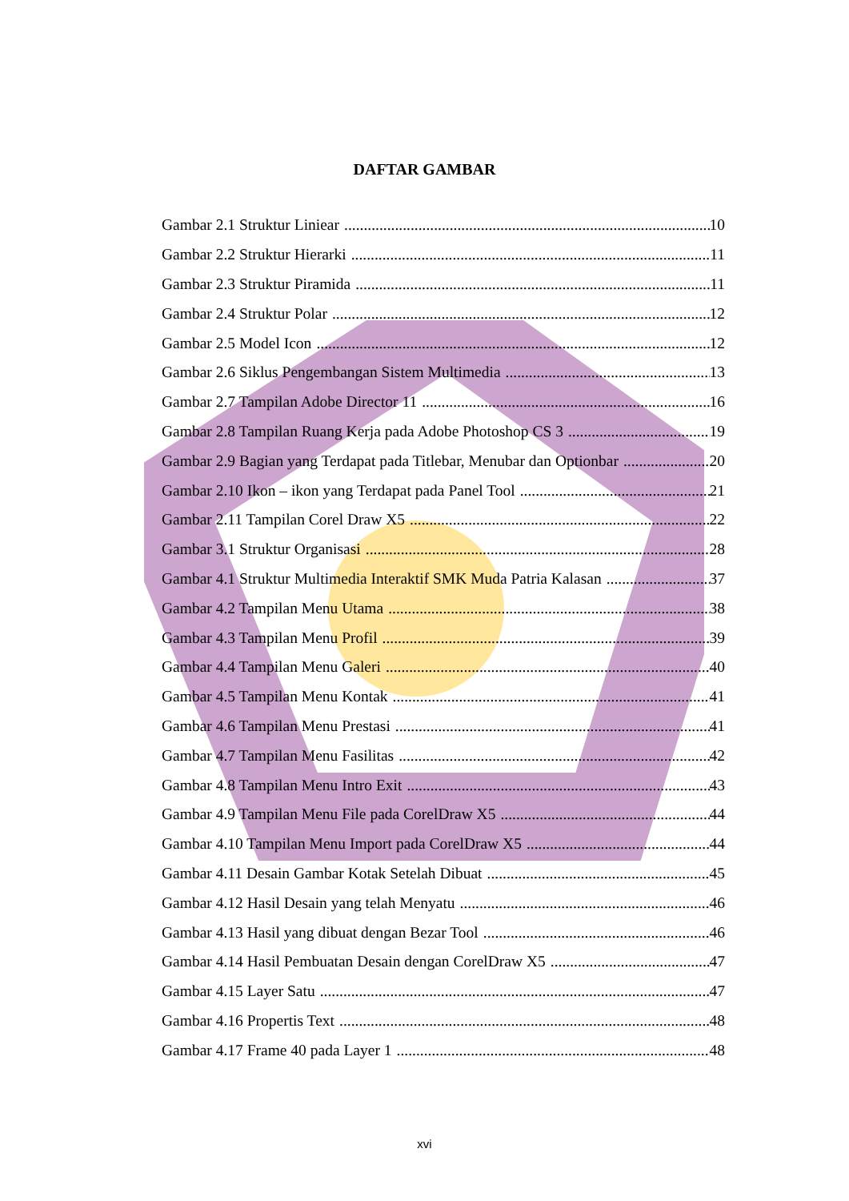DAFTAR GAMBAR
Gambar 2.1 Struktur Liniear 10
Gambar 2.2 Struktur Hierarki 11
Gambar 2.3 Struktur Piramida 11
Gambar 2.4 Struktur Polar 12
Gambar 2.5 Model Icon 12
Gambar 2.6 Siklus Pengembangan Sistem Multimedia 13
Gambar 2.7 Tampilan Adobe Director 11 16
Gambar 2.8 Tampilan Ruang Kerja pada Adobe Photoshop CS 3 19
Gambar 2.9 Bagian yang Terdapat pada Titlebar, Menubar dan Optionbar 20
Gambar 2.10 Ikon – ikon yang Terdapat pada Panel Tool 21
Gambar 2.11 Tampilan Corel Draw X5 22
Gambar 3.1 Struktur Organisasi 28
Gambar 4.1 Struktur Multimedia Interaktif SMK Muda Patria Kalasan 37
Gambar 4.2 Tampilan Menu Utama 38
Gambar 4.3 Tampilan Menu Profil 39
Gambar 4.4 Tampilan Menu Galeri 40
Gambar 4.5 Tampilan Menu Kontak 41
Gambar 4.6 Tampilan Menu Prestasi 41
Gambar 4.7 Tampilan Menu Fasilitas 42
Gambar 4.8 Tampilan Menu Intro Exit 43
Gambar 4.9 Tampilan Menu File pada CorelDraw X5 44
Gambar 4.10 Tampilan Menu Import pada CorelDraw X5 44
Gambar 4.11 Desain Gambar Kotak Setelah Dibuat 45
Gambar 4.12 Hasil Desain yang telah Menyatu 46
Gambar 4.13 Hasil yang dibuat dengan Bezar Tool 46
Gambar 4.14 Hasil Pembuatan Desain dengan CorelDraw X5 47
Gambar 4.15 Layer Satu 47
Gambar 4.16 Propertis Text 48
Gambar 4.17 Frame 40 pada Layer 1 48
xvi